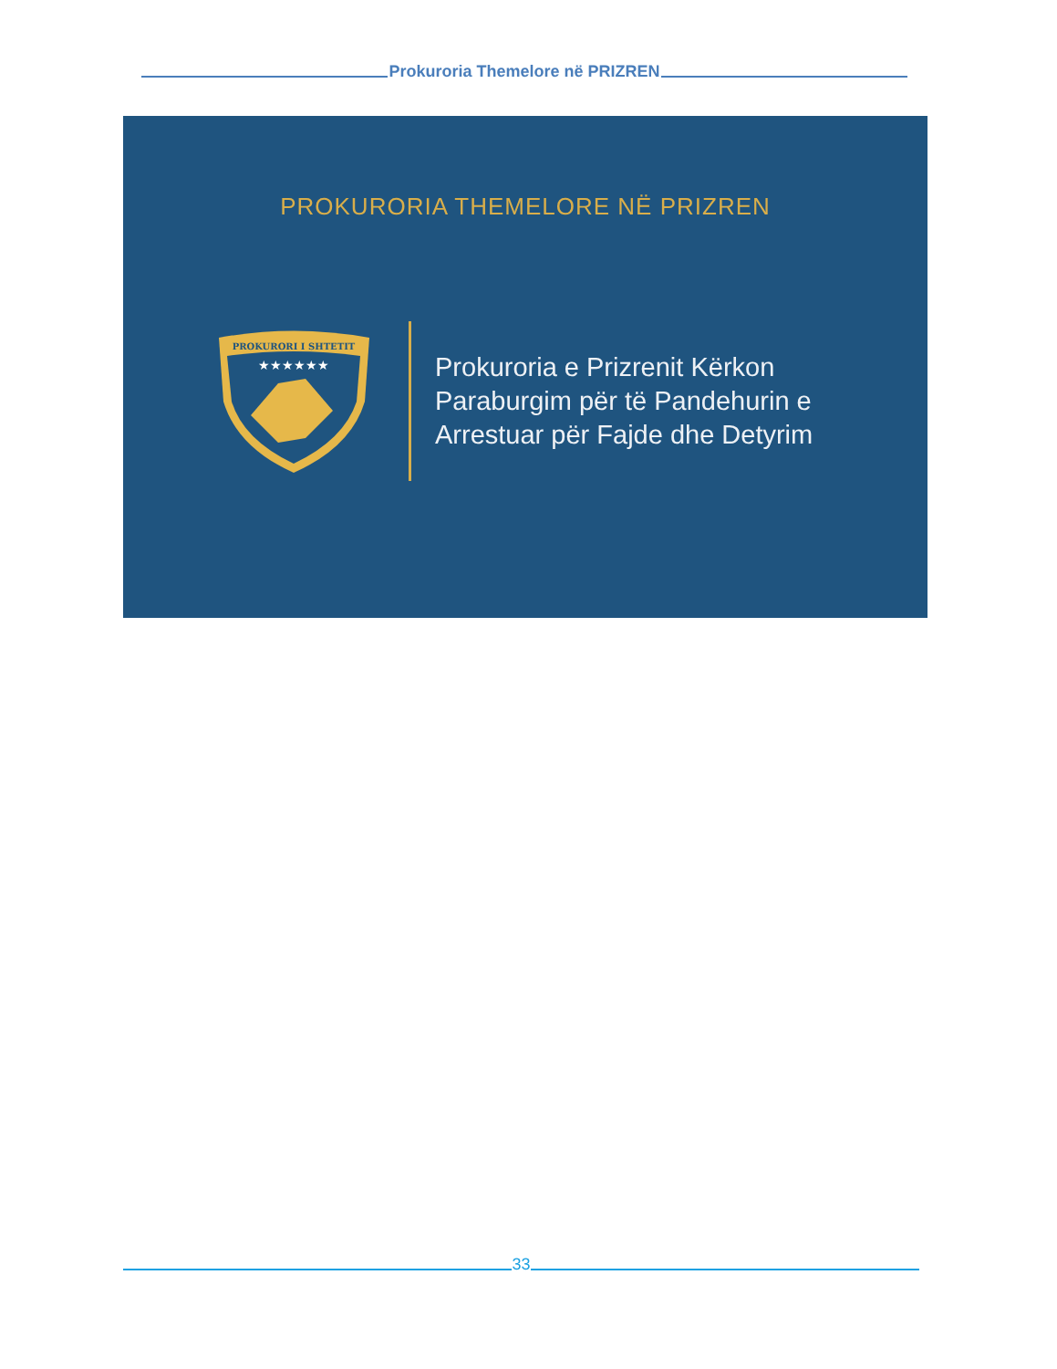Prokuroria Themelore në PRIZREN
PROKURORIA THEMELORE NË PRIZREN
PROKURORI I SHTETIT
★★★★★★
Prokuroria e Prizrenit Kërkon Paraburgim për të Pandehurin e Arrestuar për Fajde dhe Detyrim
33